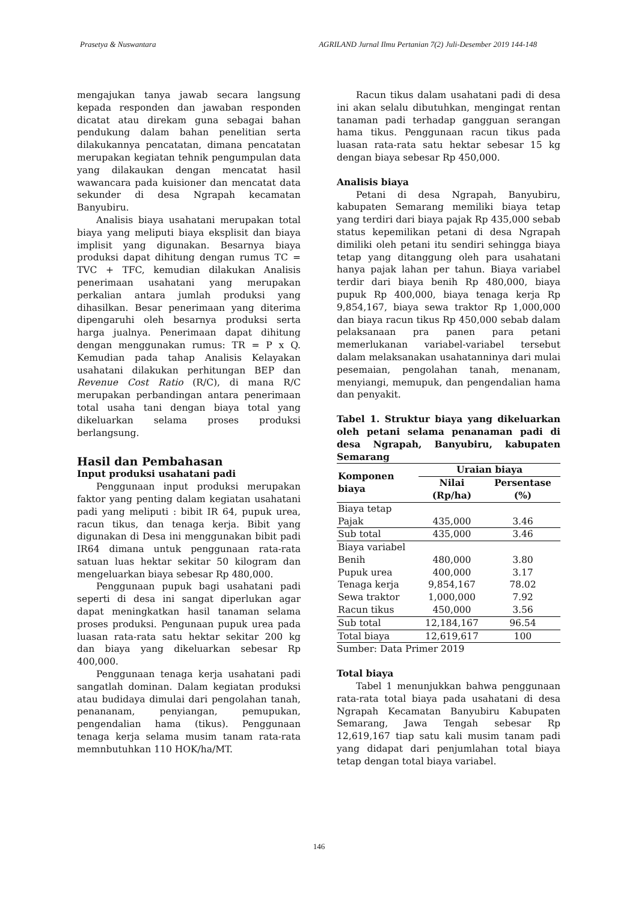Prasetya & Nuswantara AGRILAND Jurnal Ilmu Pertanian 7(2) Juli-Desember 2019 144-148
mengajukan tanya jawab secara langsung kepada responden dan jawaban responden dicatat atau direkam guna sebagai bahan pendukung dalam bahan penelitian serta dilakukannya pencatatan, dimana pencatatan merupakan kegiatan tehnik pengumpulan data yang dilakaukan dengan mencatat hasil wawancara pada kuisioner dan mencatat data sekunder di desa Ngrapah kecamatan Banyubiru.
Analisis biaya usahatani merupakan total biaya yang meliputi biaya eksplisit dan biaya implisit yang digunakan. Besarnya biaya produksi dapat dihitung dengan rumus TC = TVC + TFC, kemudian dilakukan Analisis penerimaan usahatani yang merupakan perkalian antara jumlah produksi yang dihasilkan. Besar penerimaan yang diterima dipengaruhi oleh besarnya produksi serta harga jualnya. Penerimaan dapat dihitung dengan menggunakan rumus: TR = P x Q. Kemudian pada tahap Analisis Kelayakan usahatani dilakukan perhitungan BEP dan Revenue Cost Ratio (R/C), di mana R/C merupakan perbandingan antara penerimaan total usaha tani dengan biaya total yang dikeluarkan selama proses produksi berlangsung.
Hasil dan Pembahasan
Input produksi usahatani padi
Penggunaan input produksi merupakan faktor yang penting dalam kegiatan usahatani padi yang meliputi : bibit IR 64, pupuk urea, racun tikus, dan tenaga kerja. Bibit yang digunakan di Desa ini menggunakan bibit padi IR64 dimana untuk penggunaan rata-rata satuan luas hektar sekitar 50 kilogram dan mengeluarkan biaya sebesar Rp 480,000.
Penggunaan pupuk bagi usahatani padi seperti di desa ini sangat diperlukan agar dapat meningkatkan hasil tanaman selama proses produksi. Pengunaan pupuk urea pada luasan rata-rata satu hektar sekitar 200 kg dan biaya yang dikeluarkan sebesar Rp 400,000.
Penggunaan tenaga kerja usahatani padi sangatlah dominan. Dalam kegiatan produksi atau budidaya dimulai dari pengolahan tanah, penananam, penyiangan, pemupukan, pengendalian hama (tikus). Penggunaan tenaga kerja selama musim tanam rata-rata memnbutuhkan 110 HOK/ha/MT.
Racun tikus dalam usahatani padi di desa ini akan selalu dibutuhkan, mengingat rentan tanaman padi terhadap gangguan serangan hama tikus. Penggunaan racun tikus pada luasan rata-rata satu hektar sebesar 15 kg dengan biaya sebesar Rp 450,000.
Analisis biaya
Petani di desa Ngrapah, Banyubiru, kabupaten Semarang memiliki biaya tetap yang terdiri dari biaya pajak Rp 435,000 sebab status kepemilikan petani di desa Ngrapah dimiliki oleh petani itu sendiri sehingga biaya tetap yang ditanggung oleh para usahatani hanya pajak lahan per tahun. Biaya variabel terdir dari biaya benih Rp 480,000, biaya pupuk Rp 400,000, biaya tenaga kerja Rp 9,854,167, biaya sewa traktor Rp 1,000,000 dan biaya racun tikus Rp 450,000 sebab dalam pelaksanaan pra panen para petani memerlukanan variabel-variabel tersebut dalam melaksanakan usahatanninya dari mulai pesemaian, pengolahan tanah, menanam, menyiangi, memupuk, dan pengendalian hama dan penyakit.
Tabel 1. Struktur biaya yang dikeluarkan oleh petani selama penanaman padi di desa Ngrapah, Banyubiru, kabupaten Semarang
| Komponen biaya | Uraian biaya | |
| --- | --- | --- |
| | Nilai (Rp/ha) | Persentase (%) |
| Biaya tetap | | |
| Pajak | 435,000 | 3.46 |
| Sub total | 435,000 | 3.46 |
| Biaya variabel | | |
| Benih | 480,000 | 3.80 |
| Pupuk urea | 400,000 | 3.17 |
| Tenaga kerja | 9,854,167 | 78.02 |
| Sewa traktor | 1,000,000 | 7.92 |
| Racun tikus | 450,000 | 3.56 |
| Sub total | 12,184,167 | 96.54 |
| Total biaya | 12,619,617 | 100 |
Sumber: Data Primer 2019
Total biaya
Tabel 1 menunjukkan bahwa penggunaan rata-rata total biaya pada usahatani di desa Ngrapah Kecamatan Banyubiru Kabupaten Semarang, Jawa Tengah sebesar Rp 12,619,167 tiap satu kali musim tanam padi yang didapat dari penjumlahan total biaya tetap dengan total biaya variabel.
146